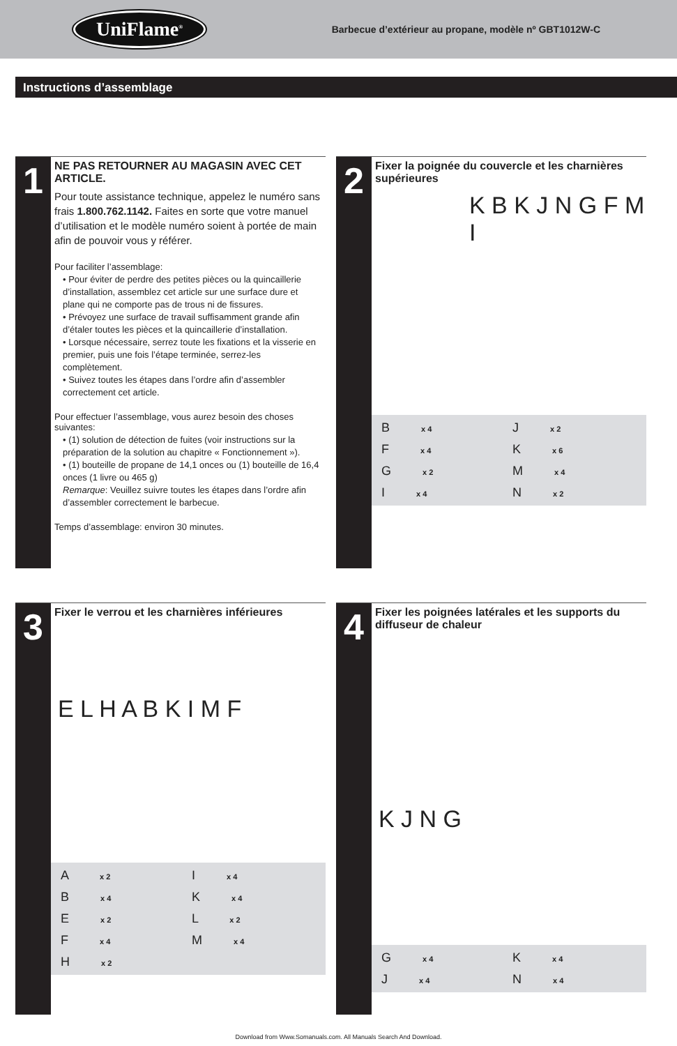UniFlame<sup>®</sup>
Barbecue d’extérieur au propane, modèle nº GBT1012W-C
Instructions d’assemblage
1
NE PAS RETOURNER AU MAGASIN AVEC CET ARTICLE.
Pour toute assistance technique, appelez le numéro sans frais 1.800.762.1142. Faites en sorte que votre manuel d’utilisation et le modèle numéro soient à portée de main afin de pouvoir vous y référer.
Pour faciliter l’assemblage:
• Pour éviter de perdre des petites pièces ou la quincaillerie d’installation, assemblez cet article sur une surface dure et plane qui ne comporte pas de trous ni de fissures.
• Prévoyez une surface de travail suffisamment grande afin d’étaler toutes les pièces et la quincaillerie d’installation.
• Lorsque nécessaire, serrez toute les fixations et la visserie en premier, puis une fois l’étape terminée, serrez-les complètement.
• Suivez toutes les étapes dans l’ordre afin d’assembler correctement cet article.
Pour effectuer l’assemblage, vous aurez besoin des choses suivantes:
• (1) solution de détection de fuites (voir instructions sur la préparation de la solution au chapitre « Fonctionnement »).
• (1) bouteille de propane de 14,1 onces ou (1) bouteille de 16,4 onces (1 livre ou 465 g)
Remarque: Veuillez suivre toutes les étapes dans l’ordre afin d’assembler correctement le barbecue.
Temps d’assemblage: environ 30 minutes.
2
Fixer la poignée du couvercle et les charnières supérieures
K B K J N G F M I
B x 4 J x 2 F x 4 K x 6 G x 2 M x 4 I x 4 N x 2
3
Fixer le verrou et les charnières inférieures
E L H A B K I M F
A x 2 I x 4 B x 4 K x 4 E x 2 L x 2 F x 4 M x 4 H x 2
4
Fixer les poignées latérales et les supports du diffuseur de chaleur
K J N G
G x 4 K x 4 J x 4 N x 4
Download from Www.Somanuals.com. All Manuals Search And Download.